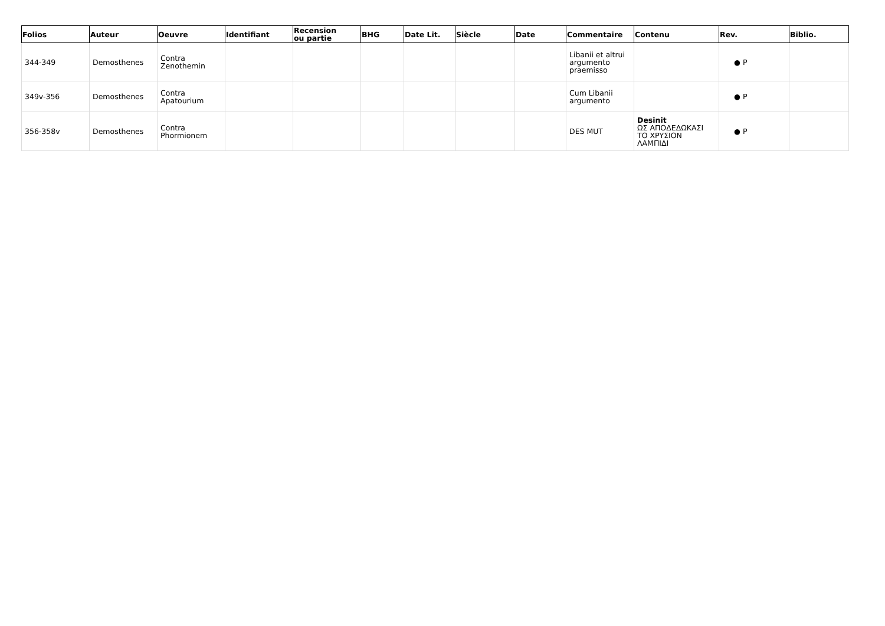| Folios | Auteur | Oeuvre | Identifiant | Recension ou partie | BHG | Date Lit. | Siècle | Date | Commentaire | Contenu | Rev. | Biblio. |
| --- | --- | --- | --- | --- | --- | --- | --- | --- | --- | --- | --- | --- |
| 344-349 | Demosthenes | Contra Zenothemin | | | | | | | Libanii et altrui argumento praemisso | | ● P | |
| 349v-356 | Demosthenes | Contra Apatourium | | | | | | | Cum Libanii argumento | | ● P | |
| 356-358v | Demosthenes | Contra Phormionem | | | | | | | DES MUT | Desinit ΩΣ ΑΠΟΔΕΔΩΚΑΣΙ ΤΟ ΧΡΥΣΙΟΝ ΛΑΜΠΙΔΙ | ● P | |